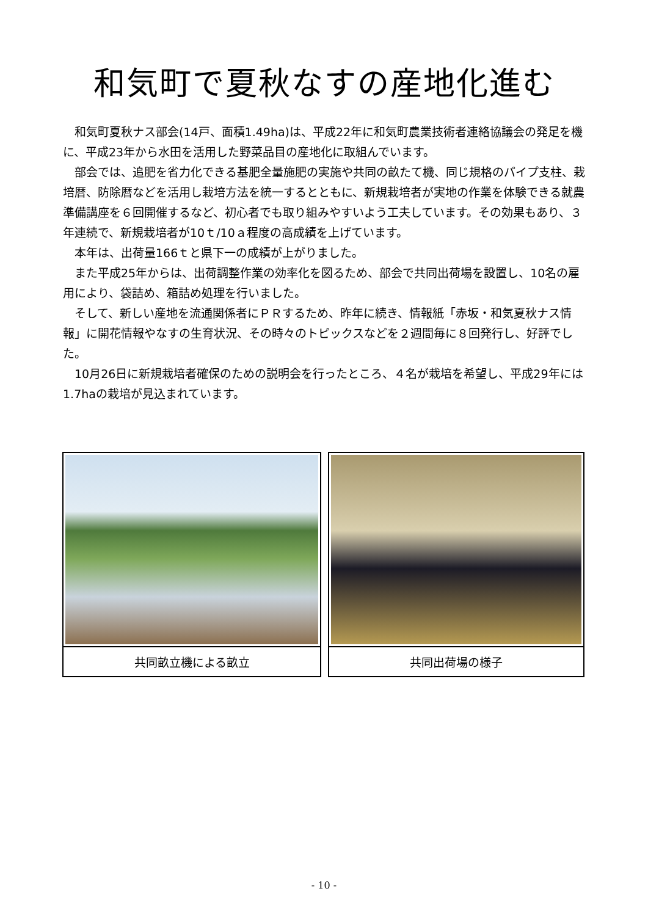和気町で夏秋なすの産地化進む
和気町夏秋ナス部会(14戸、面積1.49ha)は、平成22年に和気町農業技術者連絡協議会の発足を機に、平成23年から水田を活用した野菜品目の産地化に取組んでいます。
部会では、追肥を省力化できる基肥全量施肥の実施や共同の畝たて機、同じ規格のパイプ支柱、栽培暦、防除暦などを活用し栽培方法を統一するとともに、新規栽培者が実地の作業を体験できる就農準備講座を６回開催するなど、初心者でも取り組みやすいよう工夫しています。その効果もあり、３年連続で、新規栽培者が10ｔ/10ａ程度の高成績を上げています。
本年は、出荷量166ｔと県下一の成績が上がりました。
また平成25年からは、出荷調整作業の効率化を図るため、部会で共同出荷場を設置し、10名の雇用により、袋詰め、箱詰め処理を行いました。
そして、新しい産地を流通関係者にＰＲするため、昨年に続き、情報紙「赤坂・和気夏秋ナス情報」に開花情報やなすの生育状況、その時々のトピックスなどを２週間毎に８回発行し、好評でした。
10月26日に新規栽培者確保のための説明会を行ったところ、４名が栽培を希望し、平成29年には1.7haの栽培が見込まれています。
共同畝立機による畝立 共同出荷場の様子
- 10 -